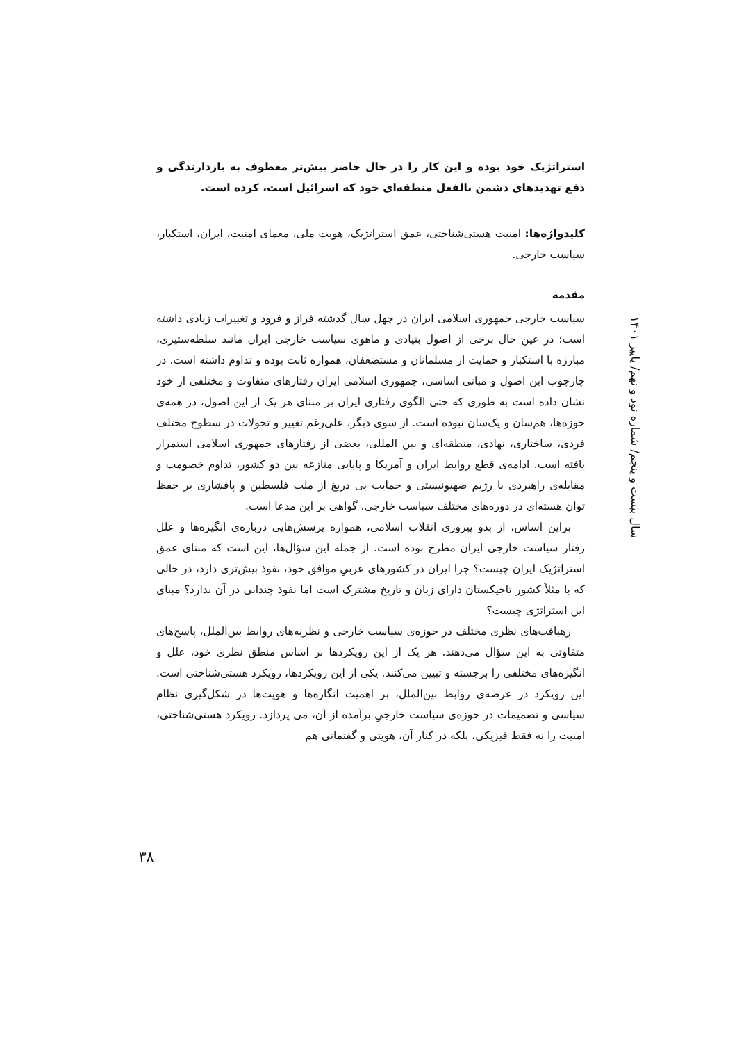استراتژیک خود بوده و این کار را در حال حاضر بیش‌تر معطوف به بازدارندگی و دفع تهدیدهای دشمن بالفعل منطقه‌ای خود که اسرائیل است، کرده است.
کلیدواژه‌ها: امنیت هستی‌شناختی، عمق استراتژیک، هویت ملی، معمای امنیت، ایران، استکبار، سیاست خارجی.
مقدمه
سیاست خارجی جمهوری اسلامی ایران در چهل سال گذشته فراز و فرود و تغییرات زیادی داشته است؛ در عین حال برخی از اصول بنیادی و ماهوی سیاست خارجی ایران مانند سلطه‌ستیزی، مبارزه با استکبار و حمایت از مسلمانان و مستضعفان، همواره ثابت بوده و تداوم داشته است. در چارچوب این اصول و مبانی اساسی، جمهوری اسلامی ایران رفتارهای متفاوت و مختلفی از خود نشان داده است به طوری که حتی الگوی رفتاری ایران بر مبنای هر یک از این اصول، در همه‌ی حوزه‌ها، هم‌سان و یک‌سان نبوده است. از سوی دیگر، علی‌رغم تغییر و تحولات در سطوح مختلف فردی، ساختاری، نهادی، منطقه‌ای و بین المللی، بعضی از رفتارهای جمهوری اسلامی استمرار یافته است. ادامه‌ی قطع روابط ایران و آمریکا و پایایی منازعه بین دو کشور، تداوم خصومت و مقابله‌ی راهبردی با رژیم صهیونیستی و حمایت بی دریغ از ملت فلسطین و پافشاری بر حفظ توان هسته‌ای در دوره‌های مختلف سیاست خارجی، گواهی بر این مدعا است.
براین اساس، از بدو پیروزی انقلاب اسلامی، همواره پرسش‌هایی درباره‌ی انگیزه‌ها و علل رفتار سیاست خارجی ایران مطرح بوده است. از جمله این سؤال‌ها، این است که مبنای عمق استراتژیک ایران چیست؟ چرا ایران در کشورهای عربیِ موافق خود، نفوذ بیش‌تری دارد، در حالی که با مثلاً کشور تاجیکستان دارای زبان و تاریخ مشترک است اما نفوذ چندانی در آن ندارد؟ مبنای این استراتژی چیست؟
رهیافت‌های نظری مختلف در حوزه‌ی سیاست خارجی و نظریه‌های روابط بین‌الملل، پاسخ‌های متفاوتی به این سؤال می‌دهند. هر یک از این رویکردها بر اساس منطق نظری خود، علل و انگیزه‌های مختلفی را برجسته و تبیین می‌کنند. یکی از این رویکردها، رویکرد هستی‌شناختی است. این رویکرد در عرصه‌ی روابط بین‌الملل، بر اهمیت انگاره‌ها و هویت‌ها در شکل‌گیری نظام سیاسی و تصمیمات در حوزه‌ی سیاست خارجیِ برآمده از آن، می پردازد. رویکرد هستی‌شناختی، امنیت را نه فقط فیزیکی، بلکه در کنار آن، هویتی و گفتمانی هم
سال بیست و پنجم/ شماره نود و نهم/ پاییز ۱۴۰۱
۳۸